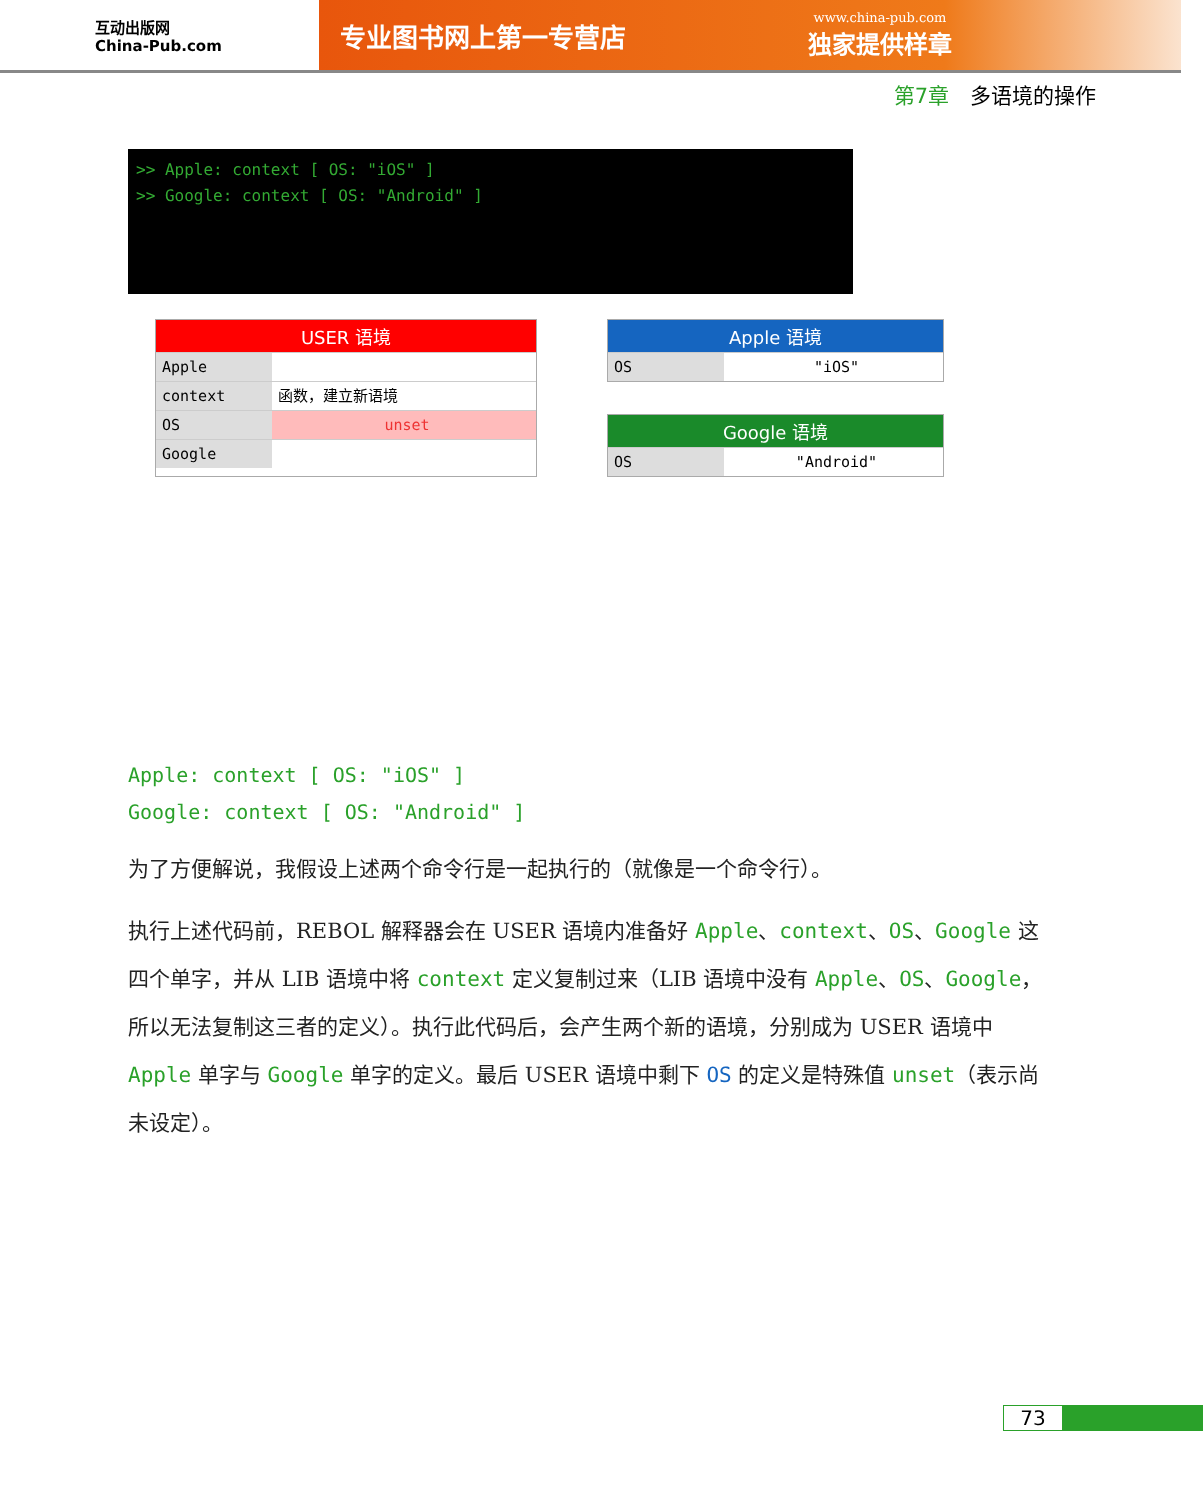互动出版网
China-Pub.com
专业图书网上第一专营店
www.china-pub.com
独家提供样章
第7章　多语境的操作
>> Apple: context [ OS: "iOS" ]
>> Google: context [ OS: "Android" ]
USER 语境
Apple
context 函数，建立新语境
OS unset
Google
Apple 语境
OS "iOS"
Google 语境
OS "Android"
Apple: context [ OS: "iOS" ]
Google: context [ OS: "Android" ]
为了方便解说，我假设上述两个命令行是一起执行的（就像是一个命令行）。
执行上述代码前，REBOL 解释器会在 USER 语境内准备好 Apple、context、OS、Google 这四个单字，并从 LIB 语境中将 context 定义复制过来（LIB 语境中没有 Apple、OS、Google，所以无法复制这三者的定义）。执行此代码后，会产生两个新的语境，分别成为 USER 语境中 Apple 单字与 Google 单字的定义。最后 USER 语境中剩下 OS 的定义是特殊值 unset（表示尚未设定）。
73